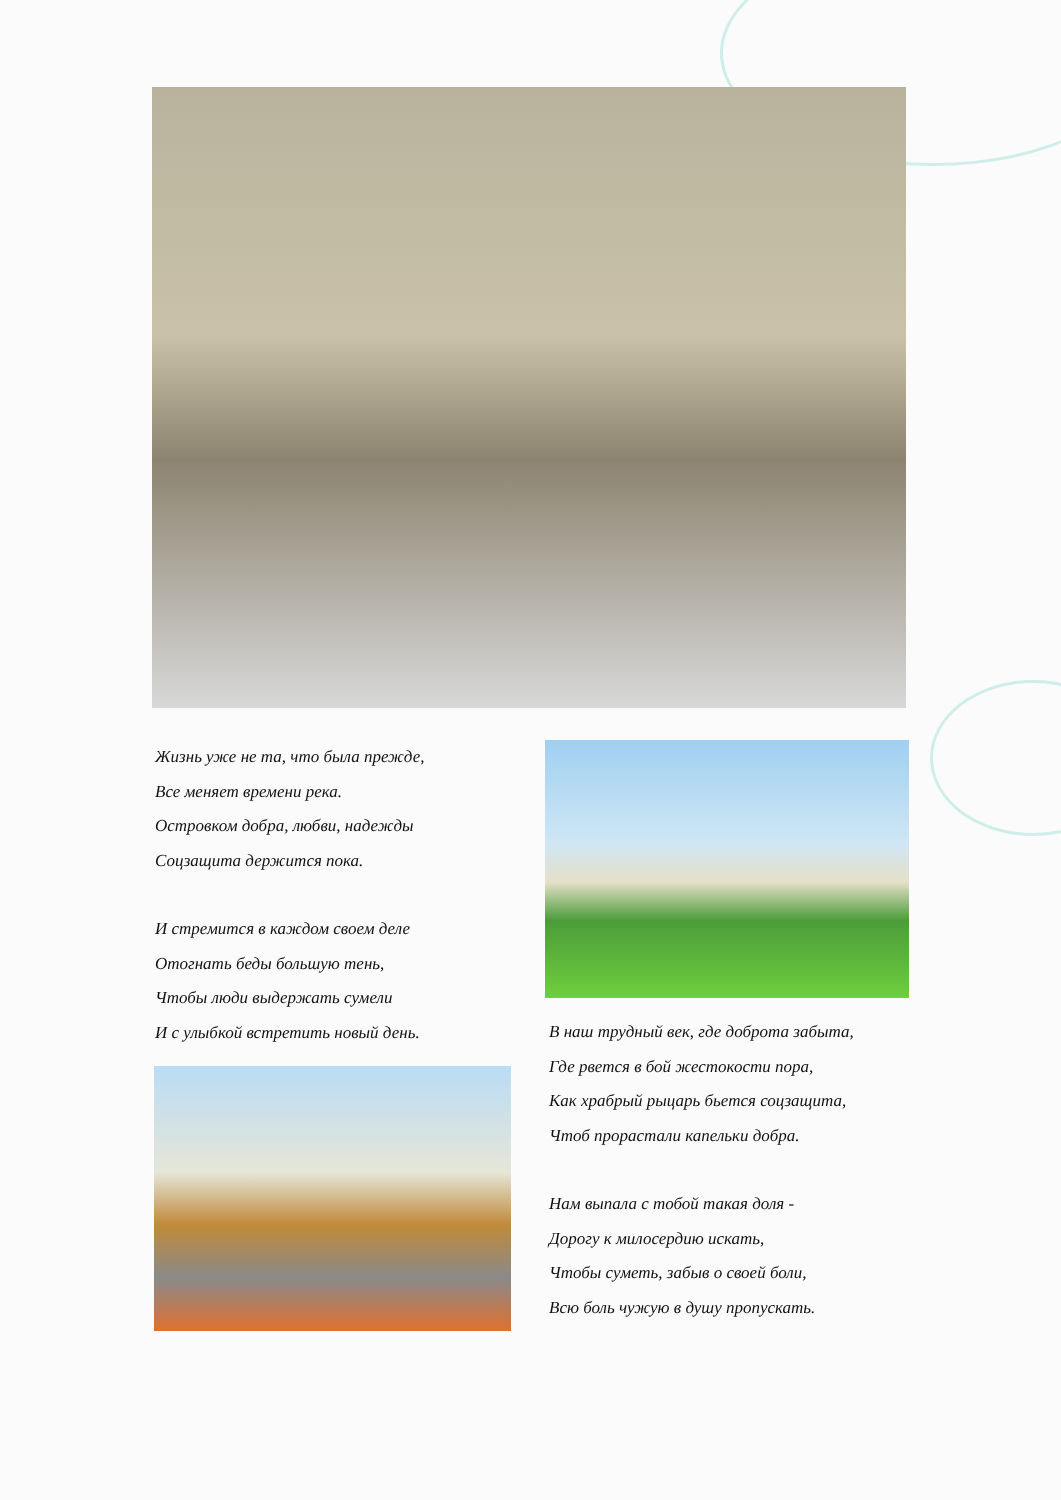Жизнь уже не та, что была прежде,
Все меняет времени река.
Островком добра, любви, надежды
Соцзащита держится пока.
И стремится в каждом своем деле
Отогнать беды большую тень,
Чтобы люди выдержать сумели
И с улыбкой встретить новый день.
В наш трудный век, где доброта забыта,
Где рвется в бой жестокости пора,
Как храбрый рыцарь бьется соцзащита,
Чтоб прорастали капельки добра.
Нам выпала с тобой такая доля -
Дорогу к милосердию искать,
Чтобы суметь, забыв о своей боли,
Всю боль чужую в душу пропускать.